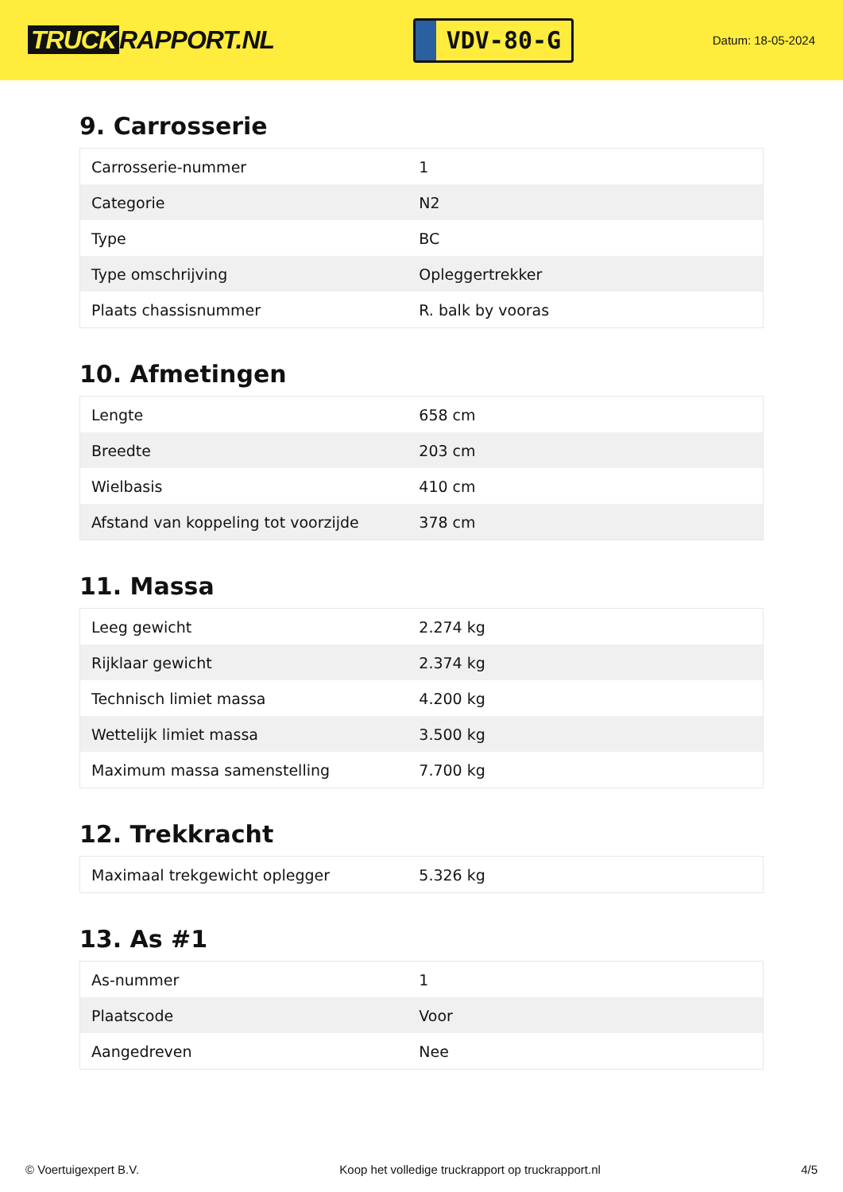TRUCK RAPPORT.NL
VDV-80-G
Datum: 18-05-2024
9. Carrosserie
| Carrosserie-nummer | 1 |
| Categorie | N2 |
| Type | BC |
| Type omschrijving | Opleggertrekker |
| Plaats chassisnummer | R. balk by vooras |
10. Afmetingen
| Lengte | 658 cm |
| Breedte | 203 cm |
| Wielbasis | 410 cm |
| Afstand van koppeling tot voorzijde | 378 cm |
11. Massa
| Leeg gewicht | 2.274 kg |
| Rijklaar gewicht | 2.374 kg |
| Technisch limiet massa | 4.200 kg |
| Wettelijk limiet massa | 3.500 kg |
| Maximum massa samenstelling | 7.700 kg |
12. Trekkracht
| Maximaal trekgewicht oplegger | 5.326 kg |
13. As #1
| As-nummer | 1 |
| Plaatscode | Voor |
| Aangedreven | Nee |
© Voertuigexpert B.V. Koop het volledige truckrapport op truckrapport.nl 4/5